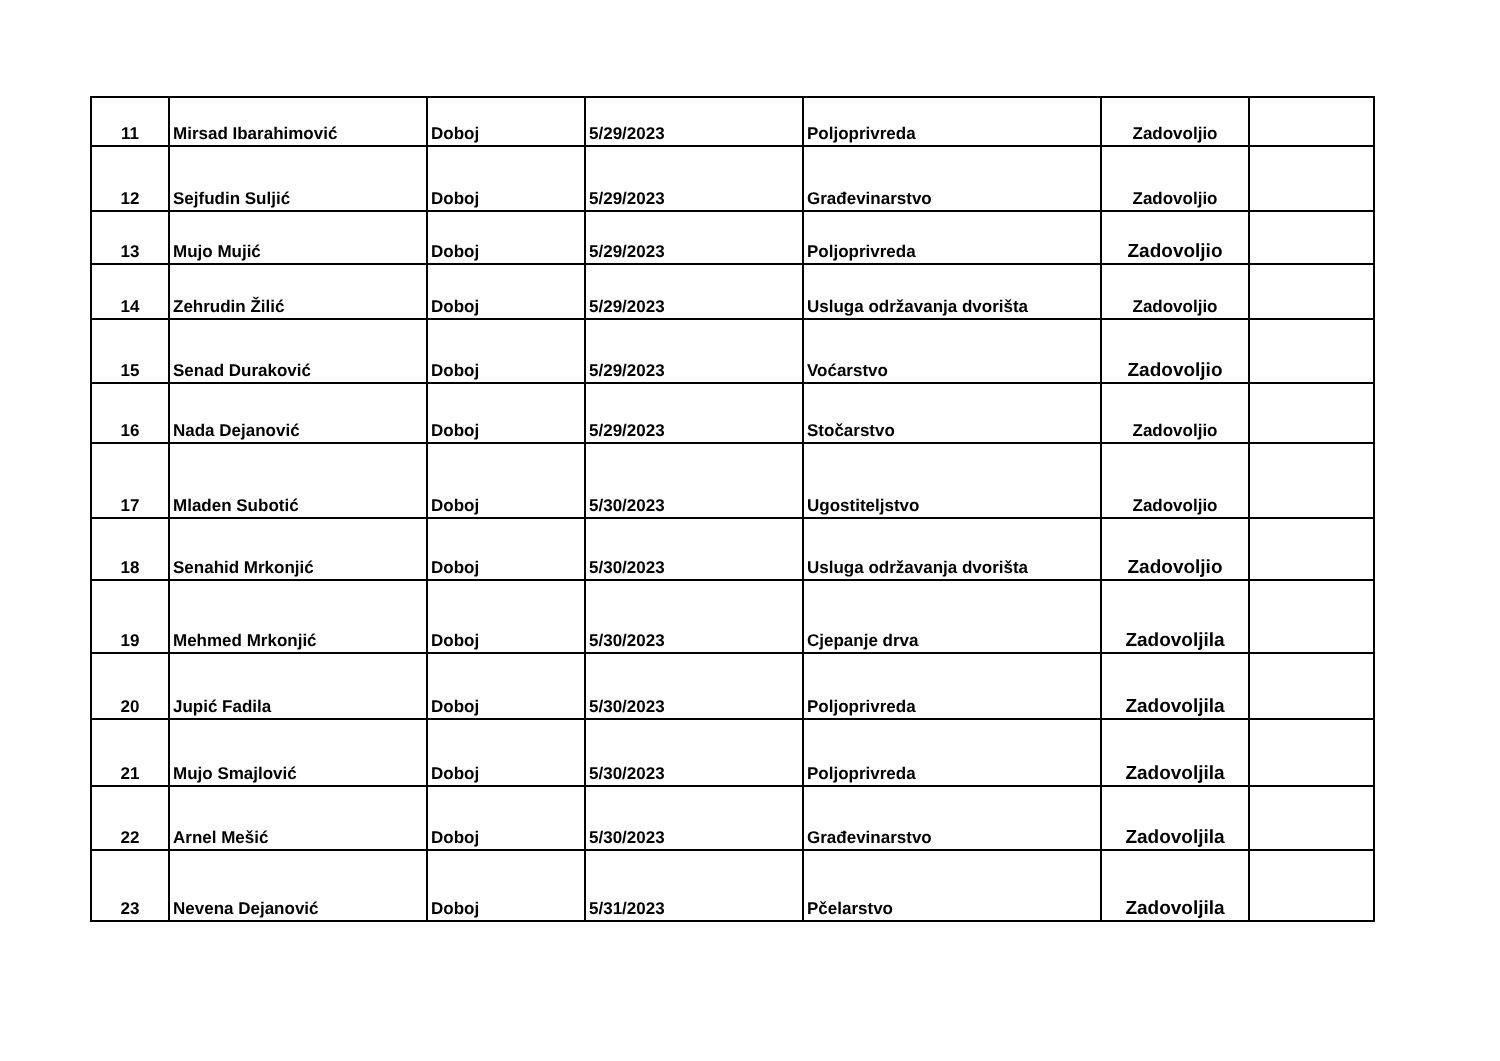| 11 | Mirsad Ibarahimović | Doboj | 5/29/2023 | Poljoprivreda | Zadovoljio | |
| 12 | Sejfudin Suljić | Doboj | 5/29/2023 | Građevinarstvo | Zadovoljio | |
| 13 | Mujo Mujić | Doboj | 5/29/2023 | Poljoprivreda | Zadovoljio | |
| 14 | Zehrudin Žilić | Doboj | 5/29/2023 | Usluga održavanja dvorišta | Zadovoljio | |
| 15 | Senad Duraković | Doboj | 5/29/2023 | Voćarstvo | Zadovoljio | |
| 16 | Nada Dejanović | Doboj | 5/29/2023 | Stočarstvo | Zadovoljio | |
| 17 | Mladen Subotić | Doboj | 5/30/2023 | Ugostiteljstvo | Zadovoljio | |
| 18 | Senahid Mrkonjić | Doboj | 5/30/2023 | Usluga održavanja dvorišta | Zadovoljio | |
| 19 | Mehmed Mrkonjić | Doboj | 5/30/2023 | Cjepanje drva | Zadovoljila | |
| 20 | Jupić Fadila | Doboj | 5/30/2023 | Poljoprivreda | Zadovoljila | |
| 21 | Mujo Smajlović | Doboj | 5/30/2023 | Poljoprivreda | Zadovoljila | |
| 22 | Arnel Mešić | Doboj | 5/30/2023 | Građevinarstvo | Zadovoljila | |
| 23 | Nevena Dejanović | Doboj | 5/31/2023 | Pčelarstvo | Zadovoljila | |